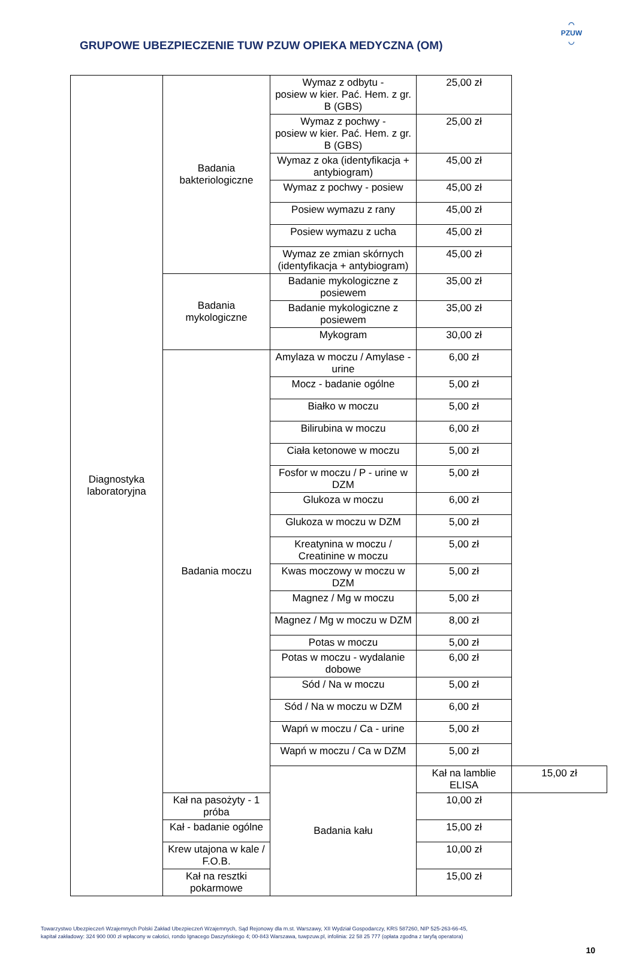GRUPOWE UBEZPIECZENIE TUW PZUW OPIEKA MEDYCZNA (OM)
◠
PZUW
◡
| Diagnostyka laboratoryjna | Badania bakteriologiczne | Wymaz z odbytu - posiew w kier. Pać. Hem. z gr. B (GBS) | 25,00 zł | |
| | | Wymaz z pochwy - posiew w kier. Pać. Hem. z gr. B (GBS) | 25,00 zł | |
| | | Wymaz z oka (identyfikacja + antybiogram) | 45,00 zł | |
| | | Wymaz z pochwy - posiew | 45,00 zł | |
| | | Posiew wymazu z rany | 45,00 zł | |
| | | Posiew wymazu z ucha | 45,00 zł | |
| | | Wymaz ze zmian skórnych (identyfikacja + antybiogram) | 45,00 zł | |
| | Badania mykologiczne | Badanie mykologiczne z posiewem | 35,00 zł | |
| | | Badanie mykologiczne z posiewem | 35,00 zł | |
| | | Mykogram | 30,00 zł | |
| | Badania moczu | Amylaza w moczu / Amylase - urine | 6,00 zł | |
| | | Mocz - badanie ogólne | 5,00 zł | |
| | | Białko w moczu | 5,00 zł | |
| | | Bilirubina w moczu | 6,00 zł | |
| | | Ciała ketonowe w moczu | 5,00 zł | |
| | | Fosfor w moczu / P - urine w DZM | 5,00 zł | |
| | | Glukoza w moczu | 6,00 zł | |
| | | Glukoza w moczu w DZM | 5,00 zł | |
| | | Kreatynina w moczu / Creatinine w moczu | 5,00 zł | |
| | | Kwas moczowy w moczu w DZM | 5,00 zł | |
| | | Magnez / Mg w moczu | 5,00 zł | |
| | | Magnez / Mg w moczu w DZM | 8,00 zł | |
| | | Potas w moczu | 5,00 zł | |
| | | Potas w moczu - wydalanie dobowe | 6,00 zł | |
| | | Sód / Na w moczu | 5,00 zł | |
| | | Sód / Na w moczu w DZM | 6,00 zł | |
| | | Wapń w moczu / Ca - urine | 5,00 zł | |
| | | Wapń w moczu / Ca w DZM | 5,00 zł | |
| | | Badania kału | Kał na lamblie ELISA | 15,00 zł |
| | Kał na pasożyty - 1 próba | | 10,00 zł | |
| | Kał - badanie ogólne | | 15,00 zł | |
| | Krew utajona w kale / F.O.B. | | 10,00 zł | |
| | Kał na resztki pokarmowe | | 15,00 zł | |
Towarzystwo Ubezpieczeń Wzajemnych Polski Zakład Ubezpieczeń Wzajemnych, Sąd Rejonowy dla m.st. Warszawy, XII Wydział Gospodarczy, KRS 587260, NIP 525-263-66-45,
kapitał zakładowy: 324 900 000 zł wpłacony w całości, rondo Ignacego Daszyńskiego 4; 00-843 Warszawa, tuwpzuw.pl, infolinia: 22 58 25 777 (opłata zgodna z taryfą operatora)
10